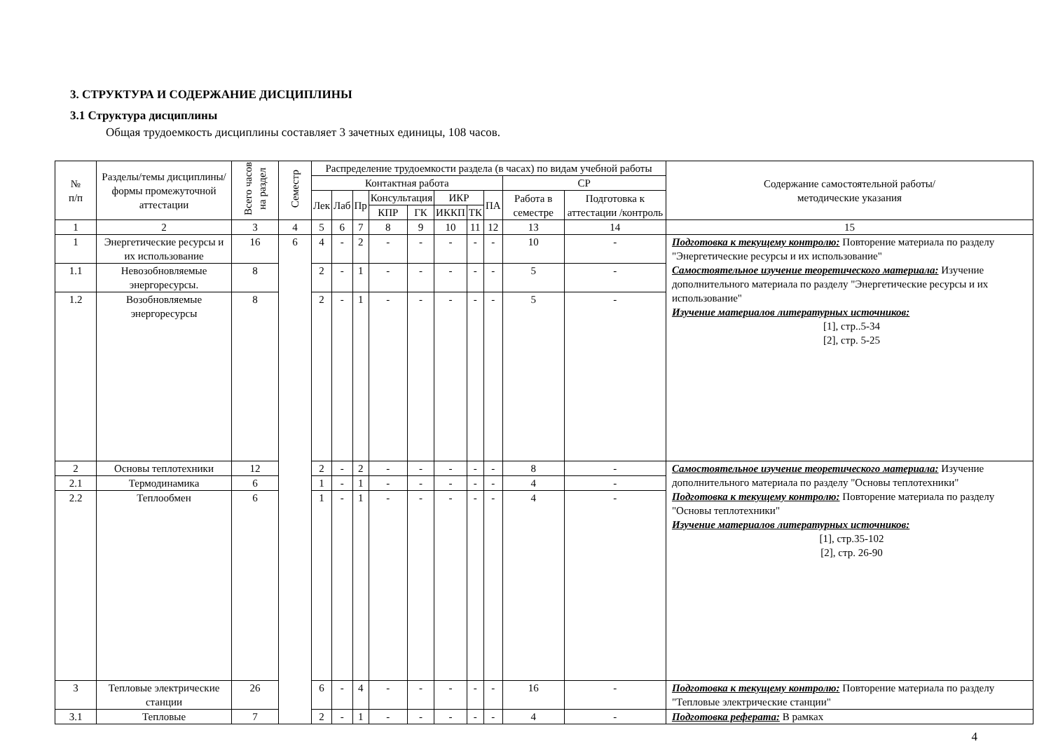3. СТРУКТУРА И СОДЕРЖАНИЕ ДИСЦИПЛИНЫ
3.1 Структура дисциплины
Общая трудоемкость дисциплины составляет 3 зачетных единицы, 108 часов.
| № п/п | Разделы/темы дисциплины/формы промежуточной аттестации | Всего часов на раздел | Семестр | Распределение трудоемкости раздела (в часах) по видам учебной работы | | | | | | | | | | Содержание самостоятельной работы/ методические указания |
| --- | --- | --- | --- | --- | --- | --- | --- | --- | --- | --- | --- | --- | --- | --- |
| | | | | Контактная работа | | | | | | | | СР | | |
| | | | | Лек | Лаб | Пр | Консультация | | ИКР | | ПА | Работа в семестре | Подготовка к аттестации /контроль | |
| | | | | | | | КПР | ГК | ИККП | ТК | | | | |
| 1 | 2 | 3 | 4 | 5 | 6 | 7 | 8 | 9 | 10 | 11 | 12 | 13 | 14 | 15 |
| 1 | Энергетические ресурсы и их использование | 16 | 6 | 4 | - | 2 | - | - | - | - | - | 10 | - | Подготовка к текущему контролю: Повторение материала по разделу "Энергетические ресурсы и их использование" Самостоятельное изучение теоретического материала: Изучение дополнительного материала по разделу "Энергетические ресурсы и их использование" Изучение материалов литературных источников: [1], стр..5-34 [2], стр. 5-25 |
| 1.1 | Невозобновляемые энергоресурсы. | 8 | | 2 | - | 1 | - | - | - | - | - | 5 | - | |
| 1.2 | Возобновляемые энергоресурсы | 8 | | 2 | - | 1 | - | - | - | - | - | 5 | - | |
| 2 | Основы теплотехники | 12 | | 2 | - | 2 | - | - | - | - | - | 8 | - | Самостоятельное изучение теоретического материала: Изучение дополнительного материала по разделу "Основы теплотехники" Подготовка к текущему контролю: Повторение материала по разделу "Основы теплотехники" Изучение материалов литературных источников: [1], стр.35-102 [2], стр. 26-90 |
| 2.1 | Термодинамика | 6 | | 1 | - | 1 | - | - | - | - | - | 4 | - | |
| 2.2 | Теплообмен | 6 | | 1 | - | 1 | - | - | - | - | - | 4 | - | |
| 3 | Тепловые электрические станции | 26 | | 6 | - | 4 | - | - | - | - | - | 16 | - | Подготовка к текущему контролю: Повторение материала по разделу "Тепловые электрические станции" |
| 3.1 | Тепловые | 7 | | 2 | - | 1 | - | - | - | - | - | 4 | - | Подготовка реферата: В рамках |
4